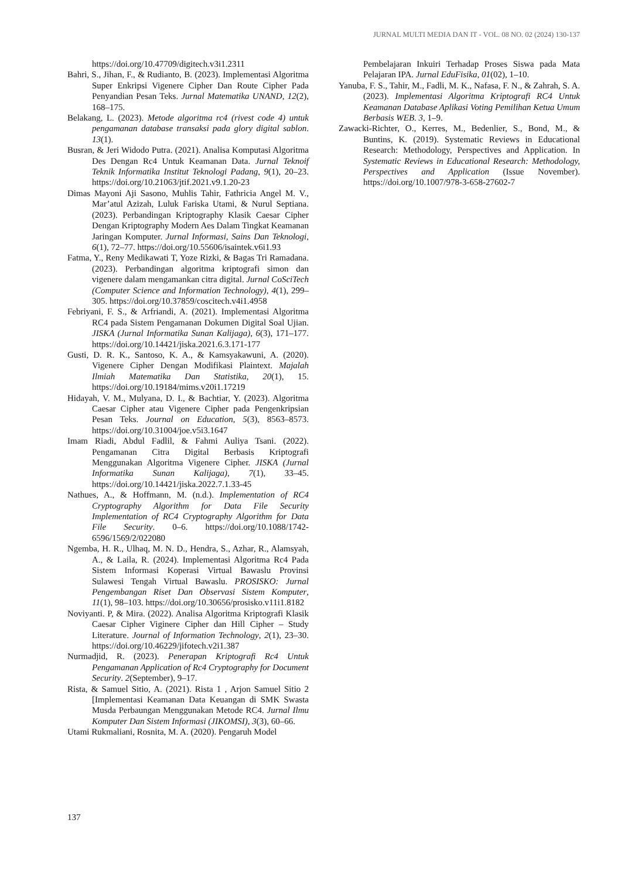JURNAL MULTI MEDIA DAN IT - VOL. 08 NO. 02 (2024) 130-137
https://doi.org/10.47709/digitech.v3i1.2311
Bahri, S., Jihan, F., & Rudianto, B. (2023). Implementasi Algoritma Super Enkripsi Vigenere Cipher Dan Route Cipher Pada Penyandian Pesan Teks. Jurnal Matematika UNAND, 12(2), 168–175.
Belakang, L. (2023). Metode algoritma rc4 (rivest code 4) untuk pengamanan database transaksi pada glory digital sablon. 13(1).
Busran, & Jeri Widodo Putra. (2021). Analisa Komputasi Algoritma Des Dengan Rc4 Untuk Keamanan Data. Jurnal Teknoif Teknik Informatika Institut Teknologi Padang, 9(1), 20–23. https://doi.org/10.21063/jtif.2021.v9.1.20-23
Dimas Mayoni Aji Sasono, Muhlis Tahir, Fathricia Angel M. V., Mar’atul Azizah, Luluk Fariska Utami, & Nurul Septiana. (2023). Perbandingan Kriptography Klasik Caesar Cipher Dengan Kriptography Modern Aes Dalam Tingkat Keamanan Jaringan Komputer. Jurnal Informasi, Sains Dan Teknologi, 6(1), 72–77. https://doi.org/10.55606/isaintek.v6i1.93
Fatma, Y., Reny Medikawati T, Yoze Rizki, & Bagas Tri Ramadana. (2023). Perbandingan algoritma kriptografi simon dan vigenere dalam mengamankan citra digital. Jurnal CoSciTech (Computer Science and Information Technology), 4(1), 299–305. https://doi.org/10.37859/coscitech.v4i1.4958
Febriyani, F. S., & Arfriandi, A. (2021). Implementasi Algoritma RC4 pada Sistem Pengamanan Dokumen Digital Soal Ujian. JISKA (Jurnal Informatika Sunan Kalijaga), 6(3), 171–177. https://doi.org/10.14421/jiska.2021.6.3.171-177
Gusti, D. R. K., Santoso, K. A., & Kamsyakawuni, A. (2020). Vigenere Cipher Dengan Modifikasi Plaintext. Majalah Ilmiah Matematika Dan Statistika, 20(1), 15. https://doi.org/10.19184/mims.v20i1.17219
Hidayah, V. M., Mulyana, D. I., & Bachtiar, Y. (2023). Algoritma Caesar Cipher atau Vigenere Cipher pada Pengenkripsian Pesan Teks. Journal on Education, 5(3), 8563–8573. https://doi.org/10.31004/joe.v5i3.1647
Imam Riadi, Abdul Fadlil, & Fahmi Auliya Tsani. (2022). Pengamanan Citra Digital Berbasis Kriptografi Menggunakan Algoritma Vigenere Cipher. JISKA (Jurnal Informatika Sunan Kalijaga), 7(1), 33–45. https://doi.org/10.14421/jiska.2022.7.1.33-45
Nathues, A., & Hoffmann, M. (n.d.). Implementation of RC4 Cryptography Algorithm for Data File Security Implementation of RC4 Cryptography Algorithm for Data File Security. 0–6. https://doi.org/10.1088/1742-6596/1569/2/022080
Ngemba, H. R., Ulhaq, M. N. D., Hendra, S., Azhar, R., Alamsyah, A., & Laila, R. (2024). Implementasi Algoritma Rc4 Pada Sistem Informasi Koperasi Virtual Bawaslu Provinsi Sulawesi Tengah Virtual Bawaslu. PROSISKO: Jurnal Pengembangan Riset Dan Observasi Sistem Komputer, 11(1), 98–103. https://doi.org/10.30656/prosisko.v11i1.8182
Noviyanti. P, & Mira. (2022). Analisa Algoritma Kriptografi Klasik Caesar Cipher Viginere Cipher dan Hill Cipher – Study Literature. Journal of Information Technology, 2(1), 23–30. https://doi.org/10.46229/jifotech.v2i1.387
Nurmadjid, R. (2023). Penerapan Kriptografi Rc4 Untuk Pengamanan Application of Rc4 Cryptography for Document Security. 2(September), 9–17.
Rista, & Samuel Sitio, A. (2021). Rista 1 , Arjon Samuel Sitio 2 [Implementasi Keamanan Data Keuangan di SMK Swasta Musda Perbaungan Menggunakan Metode RC4. Jurnal Ilmu Komputer Dan Sistem Informasi (JIKOMSI), 3(3), 60–66.
Utami Rukmaliani, Rosnita, M. A. (2020). Pengaruh Model
Pembelajaran Inkuiri Terhadap Proses Siswa pada Mata Pelajaran IPA. Jurnal EduFisika, 01(02), 1–10.
Yanuba, F. S., Tahir, M., Fadli, M. K., Nafasa, F. N., & Zahrah, S. A. (2023). Implementasi Algoritma Kriptografi RC4 Untuk Keamanan Database Aplikasi Voting Pemilihan Ketua Umum Berbasis WEB. 3, 1–9.
Zawacki-Richter, O., Kerres, M., Bedenlier, S., Bond, M., & Buntins, K. (2019). Systematic Reviews in Educational Research: Methodology, Perspectives and Application. In Systematic Reviews in Educational Research: Methodology, Perspectives and Application (Issue November). https://doi.org/10.1007/978-3-658-27602-7
137